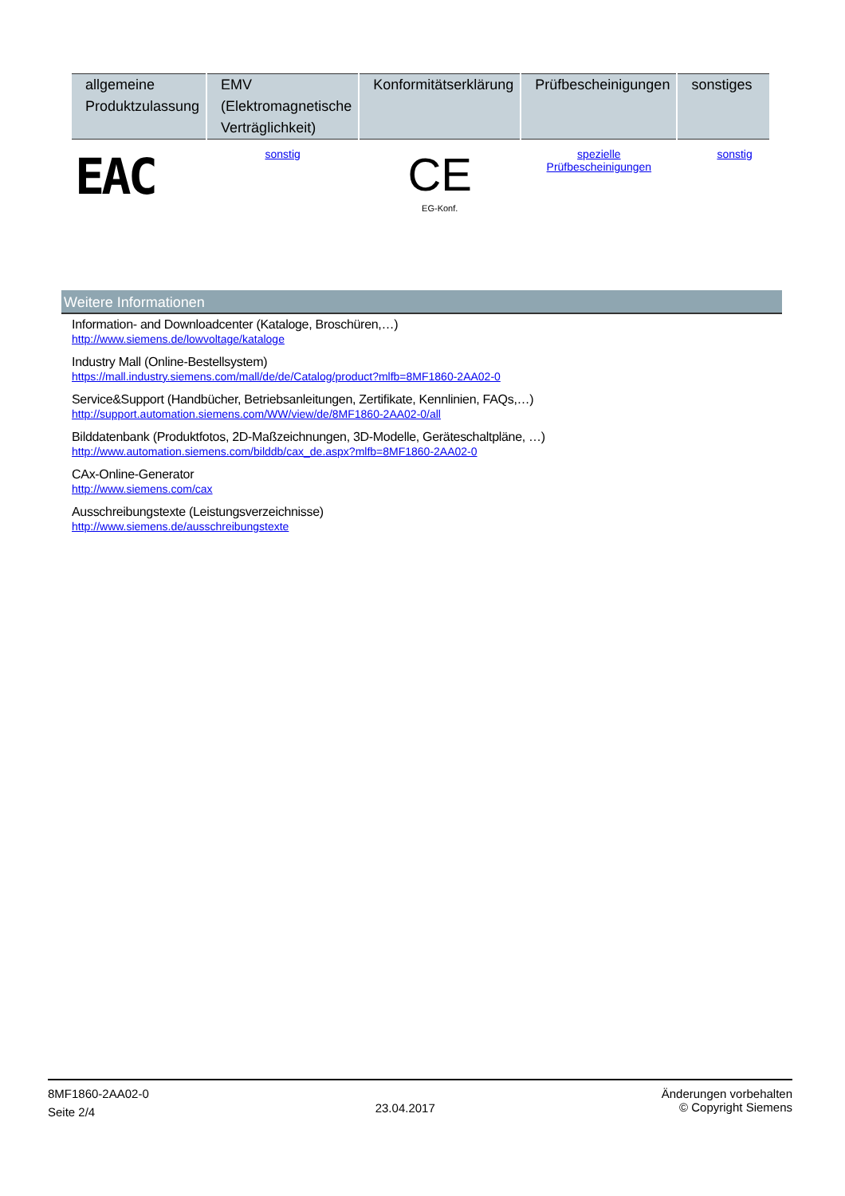| allgemeine Produktzulassung | EMV (Elektromagnetische Verträglichkeit) | Konformitätserklärung | Prüfbescheinigungen | sonstiges |
| --- | --- | --- | --- | --- |
| EAC | sonstig | CE EG-Konf. | spezielle Prüfbescheinigungen | sonstig |
Weitere Informationen
Information- and Downloadcenter (Kataloge, Broschüren,…)
http://www.siemens.de/lowvoltage/kataloge
Industry Mall (Online-Bestellsystem)
https://mall.industry.siemens.com/mall/de/de/Catalog/product?mlfb=8MF1860-2AA02-0
Service&Support (Handbücher, Betriebsanleitungen, Zertifikate, Kennlinien, FAQs,…)
http://support.automation.siemens.com/WW/view/de/8MF1860-2AA02-0/all
Bilddatenbank (Produktfotos, 2D-Maßzeichnungen, 3D-Modelle, Geräteschaltpläne, …)
http://www.automation.siemens.com/bilddb/cax_de.aspx?mlfb=8MF1860-2AA02-0
CAx-Online-Generator
http://www.siemens.com/cax
Ausschreibungstexte (Leistungsverzeichnisse)
http://www.siemens.de/ausschreibungstexte
8MF1860-2AA02-0
Seite 2/4
23.04.2017
Änderungen vorbehalten
© Copyright Siemens